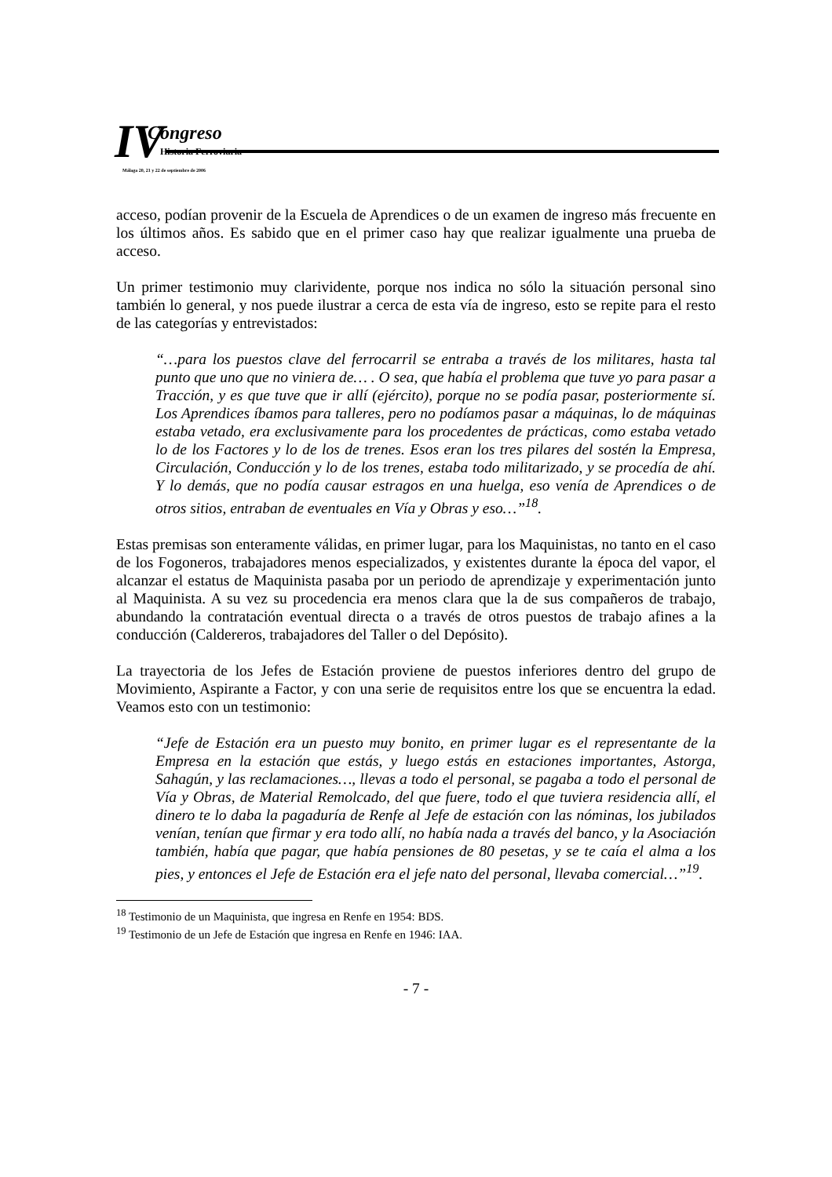IV Congreso
Historia Ferroviaria
Málaga 20, 21 y 22 de septiembre de 2006
acceso, podían provenir de la Escuela de Aprendices o de un examen de ingreso más frecuente en los últimos años. Es sabido que en el primer caso hay que realizar igualmente una prueba de acceso.
Un primer testimonio muy clarividente, porque nos indica no sólo la situación personal sino también lo general, y nos puede ilustrar a cerca de esta vía de ingreso, esto se repite para el resto de las categorías y entrevistados:
“…para los puestos clave del ferrocarril se entraba a través de los militares, hasta tal punto que uno que no viniera de… . O sea, que había el problema que tuve yo para pasar a Tracción, y es que tuve que ir allí (ejército), porque no se podía pasar, posteriormente sí. Los Aprendices íbamos para talleres, pero no podíamos pasar a máquinas, lo de máquinas estaba vetado, era exclusivamente para los procedentes de prácticas, como estaba vetado lo de los Factores y lo de los de trenes. Esos eran los tres pilares del sostén la Empresa, Circulación, Conducción y lo de los trenes, estaba todo militarizado, y se procedía de ahí. Y lo demás, que no podía causar estragos en una huelga, eso venía de Aprendices o de otros sitios, entraban de eventuales en Vía y Obras y eso…”<sup>18</sup>.
Estas premisas son enteramente válidas, en primer lugar, para los Maquinistas, no tanto en el caso de los Fogoneros, trabajadores menos especializados, y existentes durante la época del vapor, el alcanzar el estatus de Maquinista pasaba por un periodo de aprendizaje y experimentación junto al Maquinista. A su vez su procedencia era menos clara que la de sus compañeros de trabajo, abundando la contratación eventual directa o a través de otros puestos de trabajo afines a la conducción (Caldereros, trabajadores del Taller o del Depósito).
La trayectoria de los Jefes de Estación proviene de puestos inferiores dentro del grupo de Movimiento, Aspirante a Factor, y con una serie de requisitos entre los que se encuentra la edad. Veamos esto con un testimonio:
“Jefe de Estación era un puesto muy bonito, en primer lugar es el representante de la Empresa en la estación que estás, y luego estás en estaciones importantes, Astorga, Sahagún, y las reclamaciones…, llevas a todo el personal, se pagaba a todo el personal de Vía y Obras, de Material Remolcado, del que fuere, todo el que tuviera residencia allí, el dinero te lo daba la pagaduría de Renfe al Jefe de estación con las nóminas, los jubilados venían, tenían que firmar y era todo allí, no había nada a través del banco, y la Asociación también, había que pagar, que había pensiones de 80 pesetas, y se te caía el alma a los pies, y entonces el Jefe de Estación era el jefe nato del personal, llevaba comercial…”<sup>19</sup>.
<sup>18</sup> Testimonio de un Maquinista, que ingresa en Renfe en 1954: BDS.
<sup>19</sup> Testimonio de un Jefe de Estación que ingresa en Renfe en 1946: IAA.
- 7 -